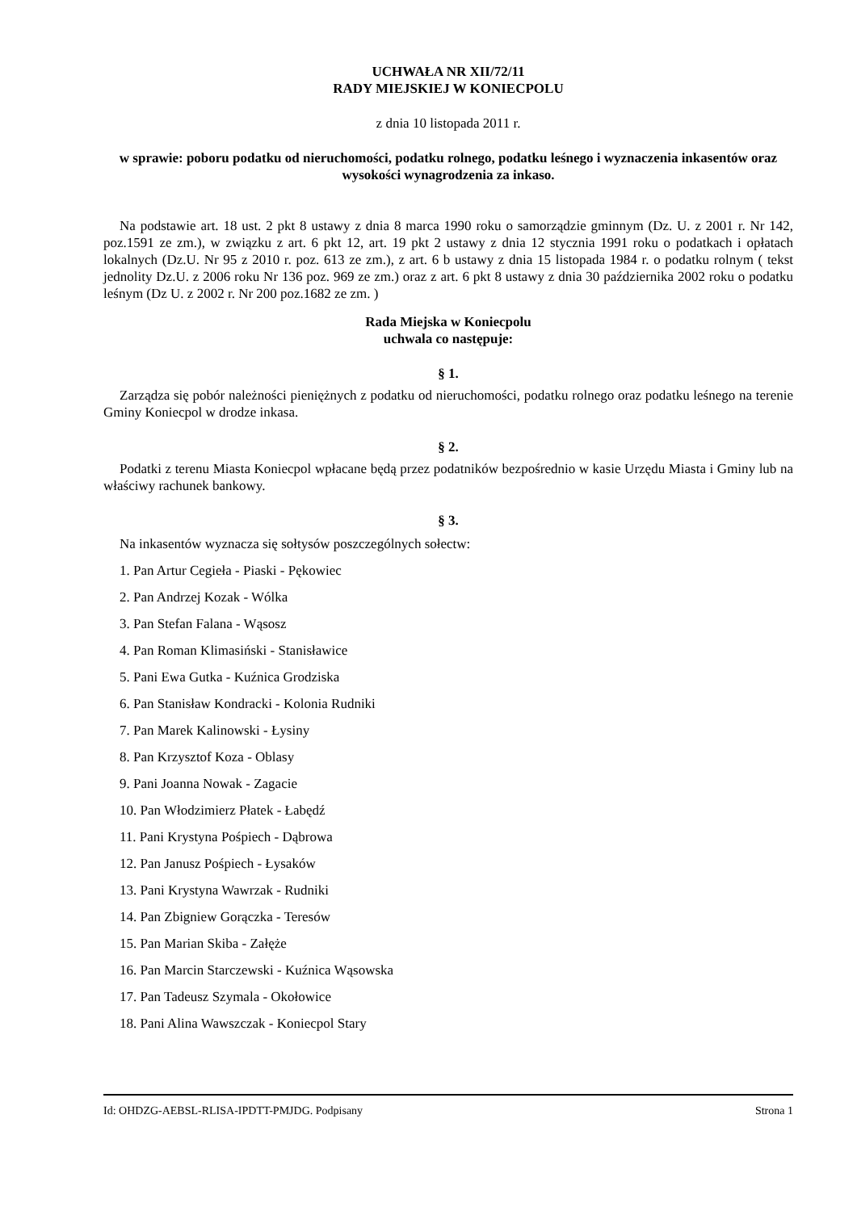UCHWAŁA NR XII/72/11
RADY MIEJSKIEJ W KONIECPOLU
z dnia 10 listopada 2011 r.
w sprawie: poboru podatku od nieruchomości, podatku rolnego, podatku leśnego i wyznaczenia inkasentów oraz wysokości wynagrodzenia za inkaso.
Na podstawie art. 18 ust. 2 pkt 8 ustawy z dnia 8 marca 1990 roku o samorządzie gminnym (Dz. U. z 2001 r. Nr 142, poz.1591 ze zm.), w związku z art. 6 pkt 12, art. 19 pkt 2 ustawy z dnia 12 stycznia 1991 roku o podatkach i opłatach lokalnych (Dz.U. Nr 95 z 2010 r. poz. 613 ze zm.), z art. 6 b ustawy z dnia 15 listopada 1984 r. o podatku rolnym ( tekst jednolity Dz.U. z 2006 roku Nr 136 poz. 969 ze zm.) oraz z art. 6 pkt 8 ustawy z dnia 30 października 2002 roku o podatku leśnym (Dz U. z 2002 r. Nr 200 poz.1682 ze zm. )
Rada Miejska w Koniecpolu
uchwala co następuje:
§ 1.
Zarządza się pobór należności pieniężnych z podatku od nieruchomości, podatku rolnego oraz podatku leśnego na terenie Gminy Koniecpol w drodze inkasa.
§ 2.
Podatki z terenu Miasta Koniecpol wpłacane będą przez podatników bezpośrednio w kasie Urzędu Miasta i Gminy lub na właściwy rachunek bankowy.
§ 3.
Na inkasentów wyznacza się sołtysów poszczególnych sołectw:
1. Pan Artur Cegieła - Piaski - Pękowiec
2. Pan Andrzej Kozak - Wólka
3. Pan Stefan Falana - Wąsosz
4. Pan Roman Klimasiński - Stanisławice
5. Pani Ewa Gutka - Kuźnica Grodziska
6. Pan Stanisław Kondracki - Kolonia Rudniki
7. Pan Marek Kalinowski - Łysiny
8. Pan Krzysztof Koza - Oblasy
9. Pani Joanna Nowak - Zagacie
10. Pan Włodzimierz Płatek - Łabędź
11. Pani Krystyna Pośpiech - Dąbrowa
12. Pan Janusz Pośpiech - Łysaków
13. Pani Krystyna Wawrzak - Rudniki
14. Pan Zbigniew Gorączka - Teresów
15. Pan Marian Skiba - Załęże
16. Pan Marcin Starczewski - Kuźnica Wąsowska
17. Pan Tadeusz Szymala - Okołowice
18. Pani Alina Wawszczak - Koniecpol Stary
Id: OHDZG-AEBSL-RLISA-IPDTT-PMJDG. Podpisany Strona 1